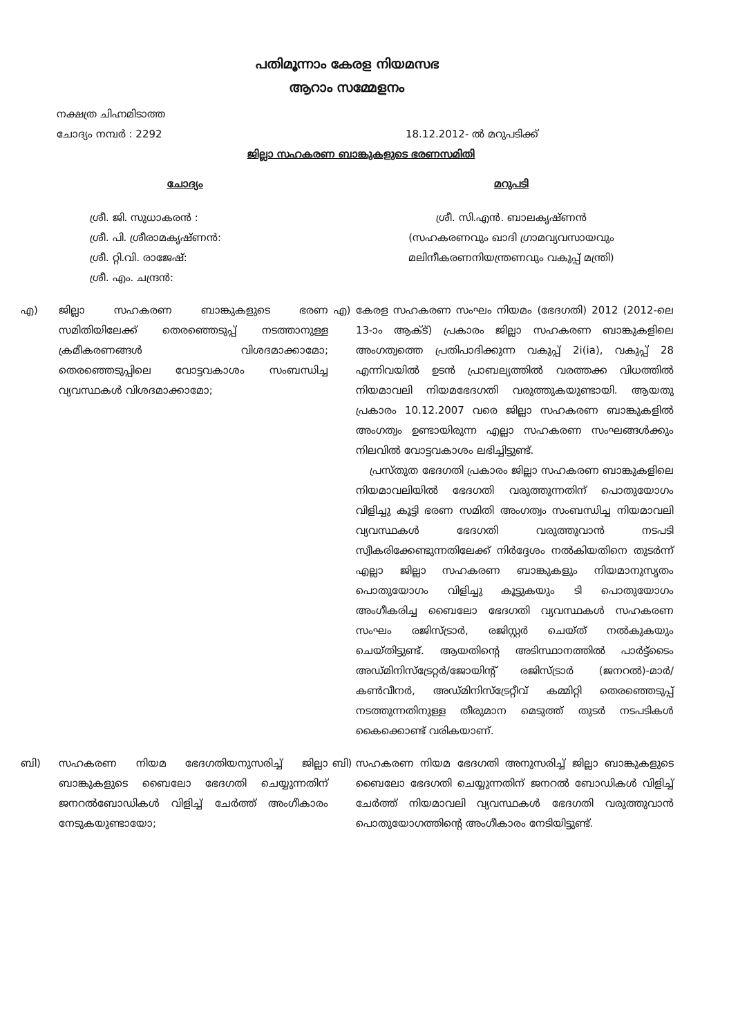പതിമൂന്നാം കേരള നിയമസഭ
ആറാം സമ്മേളനം
നക്ഷത്ര ചിഹ്നമിടാത്ത
ചോദ്യം നമ്പർ : 2292 18.12.2012- ൽ മറുപടിക്ക്
ജില്ലാ സഹകരണ ബാങ്കുകളുടെ ഭരണസമിതി
ചോദ്യം മറുപടി
ശ്രീ. ജി. സുധാകരൻ :
ശ്രീ. പി. ശ്രീരാമകൃഷ്ണൻ:
ശ്രീ. റ്റി.വി. രാജേഷ്:
ശ്രീ. എം. ചന്ദ്രൻ:
ശ്രീ. സി.എൻ. ബാലകൃഷ്ണൻ
(സഹകരണവും ഖാദി ഗ്രാമവ്യവസായവും
മലിനീകരണനിയന്ത്രണവും വകുപ്പ് മന്ത്രി)
എ) ജില്ലാ സഹകരണ ബാങ്കുകളുടെ ഭരണ സമിതിയിലേക്ക് തെരഞ്ഞെടുപ്പ് നടത്താനുള്ള ക്രമീകരണങ്ങൾ വിശദമാക്കാമോ; തെരഞ്ഞെടുപ്പിലെ വോട്ടവകാശം സംബന്ധിച്ച വ്യവസ്ഥകൾ വിശദമാക്കാമോ;
എ) കേരള സഹകരണ സംഘം നിയമം (ഭേദഗതി) 2012 (2012-ലെ 13-ാം ആക്ട്) പ്രകാരം ജില്ലാ സഹകരണ ബാങ്കുകളിലെ അംഗത്വത്തെ പ്രതിപാദിക്കുന്ന വകുപ്പ് 2i(ia), വകുപ്പ് 28 എന്നിവയിൽ ഉടൻ പ്രാബല്യത്തിൽ വരത്തക്ക വിധത്തിൽ നിയമാവലി നിയമഭേദഗതി വരുത്തുകയുണ്ടായി. ആയതു പ്രകാരം 10.12.2007 വരെ ജില്ലാ സഹകരണ ബാങ്കുകളിൽ അംഗത്വം ഉണ്ടായിരുന്ന എല്ലാ സഹകരണ സംഘങ്ങൾക്കും നിലവിൽ വോട്ടവകാശം ലഭിച്ചിട്ടുണ്ട്.
പ്രസ്തുത ഭേദഗതി പ്രകാരം ജില്ലാ സഹകരണ ബാങ്കുകളിലെ നിയമാവലിയിൽ ഭേദഗതി വരുത്തുന്നതിന് പൊതുയോഗം വിളിച്ചു കൂട്ടി ഭരണ സമിതി അംഗത്വം സംബന്ധിച്ച നിയമാവലി വ്യവസ്ഥകൾ ഭേദഗതി വരുത്തുവാൻ നടപടി സ്വീകരിക്കേണ്ടുന്നതിലേക്ക് നിർദ്ദേശം നൽകിയതിനെ തുടർന്ന് എല്ലാ ജില്ലാ സഹകരണ ബാങ്കുകളും നിയമാനുസൃതം പൊതുയോഗം വിളിച്ചു കൂട്ടുകയും ടി പൊതുയോഗം അംഗീകരിച്ച ബൈലോ ഭേദഗതി വ്യവസ്ഥകൾ സഹകരണ സംഘം രജിസ്ട്രാർ, രജിസ്റ്റർ ചെയ്ത് നൽകുകയും ചെയ്തിട്ടുണ്ട്. ആയതിന്റെ അടിസ്ഥാനത്തിൽ പാർട്ട്ടൈം അഡ്മിനിസ്ട്രേറ്റർ/ജോയിന്റ് രജിസ്ട്രാർ (ജനറൽ)-മാർ/കൺവീനർ, അഡ്മിനിസ്ട്രേറ്റീവ് കമ്മിറ്റി തെരഞ്ഞെടുപ്പ് നടത്തുന്നതിനുള്ള തീരുമാന മെടുത്ത് തുടർ നടപടികൾ കൈക്കൊണ്ട് വരികയാണ്.
ബി) സഹകരണ നിയമ ഭേദഗതിയനുസരിച്ച് ജില്ലാ ബാങ്കുകളുടെ ബൈലോ ഭേദഗതി ചെയ്യുന്നതിന് ജനറൽബോഡികൾ വിളിച്ച് ചേർത്ത് അംഗീകാരം നേടുകയുണ്ടായോ;
ബി) സഹകരണ നിയമ ഭേദഗതി അനുസരിച്ച് ജില്ലാ ബാങ്കുകളുടെ ബൈലോ ഭേദഗതി ചെയ്യുന്നതിന് ജനറൽ ബോഡികൾ വിളിച്ച് ചേർത്ത് നിയമാവലി വ്യവസ്ഥകൾ ഭേദഗതി വരുത്തുവാൻ പൊതുയോഗത്തിന്റെ അംഗീകാരം നേടിയിട്ടുണ്ട്.